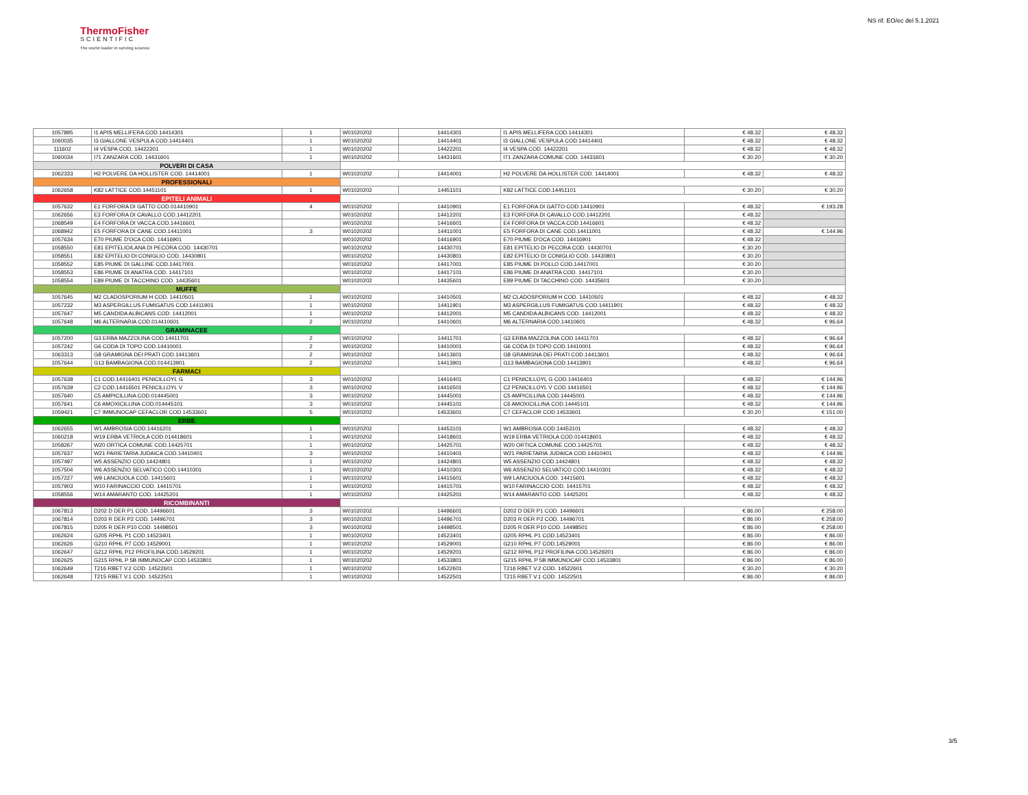ThermoFisher
SCIENTIFIC
The world leader in serving science
NS rif. EO/ec del 5.1.2021
| 1057895 | I1 APIS MELLIFERA COD.14414301 | 1 | W01020202 | 14414301 | I1 APIS MELLIFERA COD.14414301 | € 48.32 | € 48.32 |
| 1060035 | I3 GIALLONE VESPULA COD.14414401 | 1 | W01020202 | 14414401 | I3 GIALLONE VESPULA COD.14414401 | € 48.32 | € 48.32 |
| 111602 | I4 VESPA COD. 14422201 | 1 | W01020202 | 14422201 | I4 VESPA COD. 14422201 | € 48.32 | € 48.32 |
| 1060034 | I71 ZANZARA COD. 14431601 | 1 | W01020202 | 14431601 | I71 ZANZARA COMUNE COD. 14431601 | € 30.20 | € 30.20 |
| POLVERI DI CASA | | | | | | | |
| 1062333 | H2 POLVERE DA HOLLISTER COD. 14414001 | 1 | W01020202 | 14414001 | H2 POLVERE DA HOLLISTER COD. 14414001 | € 48.32 | € 48.32 |
| PROFESSIONALI | | | | | | | |
| 1062658 | K82 LATTICE COD.14451101 | 1 | W01020202 | 14451101 | K82 LATTICE COD.14451101 | € 30.20 | € 30.20 |
| EPITELI ANIMALI | | | | | | | |
| 1057632 | E1 FORFORA DI GATTO COD.014410901 | 4 | W01020202 | 14410901 | E1 FORFORA DI GATTO COD.14410901 | € 48.32 | € 193.28 |
| 1062656 | E3 FORFORA DI CAVALLO COD.14412201 | | W01020202 | 14412201 | E3 FORFORA DI CAVALLO COD.14412201 | € 48.32 | |
| 1068549 | E4 FORFORA DI VACCA COD.14416601 | | W01020202 | 14416601 | E4 FORFORA DI VACCA COD.14416601 | € 48.32 | |
| 1068942 | E5 FORFORA DI CANE COD.14411001 | 3 | W01020202 | 14411001 | E5 FORFORA DI CANE COD.14411001 | € 48.32 | € 144.96 |
| 1057634 | E70 PIUME D'OCA COD. 14416901 | | W01020202 | 14416901 | E70 PIUME D'OCA COD. 14416901 | € 48.32 | |
| 1058550 | E81 EPITELIO/LANA DI PECORA COD. 14430701 | | W01020202 | 14430701 | E81 EPITELIO DI PECORA COD. 14430701 | € 30.20 | |
| 1058551 | E82 EPITELIO DI CONIGLIO COD. 14430801 | | W01020202 | 14430801 | E82 EPITELIO DI CONIGLIO COD. 14430801 | € 30.20 | |
| 1058552 | E85 PIUME DI GALLINE COD.14417001 | | W01020202 | 14417001 | E85 PIUME DI POLLO COD.14417001 | € 30.20 | |
| 1058553 | E86 PIUME DI ANATRA COD. 14417101 | | W01020202 | 14417101 | E86 PIUME DI ANATRA COD. 14417101 | € 30.20 | |
| 1058554 | E89 PIUME DI TACCHINO COD. 14435601 | | W01020202 | 14435601 | E89 PIUME DI TACCHINO COD. 14435601 | € 30.20 | |
| MUFFE | | | | | | | |
| 1057645 | M2 CLADOSPORIUM H COD. 14410501 | 1 | W01020202 | 14410501 | M2 CLADOSPORIUM H COD. 14410501 | € 48.32 | € 48.32 |
| 1057232 | M3 ASPERGILLUS FUMIGATUS COD.14411901 | 1 | W01020202 | 14411901 | M3 ASPERGILLUS FUMIGATUS COD.14411901 | € 48.32 | € 48.32 |
| 1057647 | M5 CANDIDA ALBICANS COD. 14412001 | 1 | W01020202 | 14412001 | M5 CANDIDA ALBICANS COD. 14412001 | € 48.32 | € 48.32 |
| 1057648 | M6 ALTERNARIA COD.014410601 | 2 | W01020202 | 14410601 | M6 ALTERNARIA COD.14410601 | € 48.32 | € 96.64 |
| GRAMINACEE | | | | | | | |
| 1057200 | G3 ERBA MAZZOLINA COD.14411701 | 2 | W01020202 | 14411701 | G3 ERBA MAZZOLINA COD.14411701 | € 48.32 | € 96.64 |
| 1057242 | G6 CODA DI TOPO COD.14410001 | 2 | W01020202 | 14410001 | G6 CODA DI TOPO COD.14410001 | € 48.32 | € 96.64 |
| 1063313 | G8 GRAMIGNA DEI PRATI COD.14413601 | 2 | W01020202 | 14413601 | G8 GRAMIGNA DEI PRATI COD.14413601 | € 48.32 | € 96.64 |
| 1057644 | G13 BAMBAGIONA COD.014413901 | 2 | W01020202 | 14413901 | G13 BAMBAGIONA COD.14413901 | € 48.32 | € 96.64 |
| FARMACI | | | | | | | |
| 1057638 | C1 COD.14416401 PENICILLOYL G | 3 | W01020202 | 14416401 | C1 PENICILLOYL G COD.14416401 | € 48.32 | € 144.96 |
| 1057639 | C2 COD.14416501 PENICILLOYL V | 3 | W01020202 | 14416501 | C2 PENICILLOYL V COD.14416501 | € 48.32 | € 144.96 |
| 1057640 | C5 AMPICILLINA COD.014445001 | 3 | W01020202 | 14445001 | C5 AMPICILLINA COD.14445001 | € 48.32 | € 144.96 |
| 1057641 | C6 AMOXICILLINA COD.014445101 | 3 | W01020202 | 14445101 | C6 AMOXICILLINA COD.14445101 | € 48.32 | € 144.96 |
| 1059421 | C7 IMMUNOCAP CEFACLOR COD.14533601 | 5 | W01020202 | 14533601 | C7 CEFACLOR COD.14533601 | € 30.20 | € 151.00 |
| ERBE | | | | | | | |
| 1062655 | W1 AMBROSIA COD.14416201 | 1 | W01020202 | 14453101 | W1 AMBROSIA COD.14453101 | € 48.32 | € 48.32 |
| 1060218 | W19 ERBA VETRIOLA COD.014418601 | 1 | W01020202 | 14418601 | W19 ERBA VETRIOLA COD.014418601 | € 48.32 | € 48.32 |
| 1058267 | W20 ORTICA COMUNE COD.14425701 | 1 | W01020202 | 14425701 | W20 ORTICA COMUNE COD.14425701 | € 48.32 | € 48.32 |
| 1057637 | W21 PARIETARIA JUDAICA COD.14410401 | 3 | W01020202 | 14410401 | W21 PARIETARIA JUDAICA COD.14410401 | € 48.32 | € 144.96 |
| 1057497 | W5 ASSENZIO COD.14424801 | 1 | W01020202 | 14424801 | W5 ASSENZIO COD.14424801 | € 48.32 | € 48.32 |
| 1057504 | W6 ASSENZIO SELVATICO COD.14410301 | 1 | W01020202 | 14410301 | W6 ASSENZIO SELVATICO COD.14410301 | € 48.32 | € 48.32 |
| 1057227 | W9 LANCIUOLA COD. 14415601 | 1 | W01020202 | 14415601 | W9 LANCIUOLA COD. 14415601 | € 48.32 | € 48.32 |
| 1057903 | W10 FARINACCIO COD. 14415701 | 1 | W01020202 | 14415701 | W10 FARINACCIO COD. 14415701 | € 48.32 | € 48.32 |
| 1058556 | W14 AMARANTO COD. 14425201 | 1 | W01020202 | 14425201 | W14 AMARANTO COD. 14425201 | € 48.32 | € 48.32 |
| RICOMBINANTI | | | | | | | |
| 1067813 | D202 D DER P1 COD. 14496601 | 3 | W01020202 | 14496601 | D202 D DER P1 COD. 14496601 | € 86.00 | € 258.00 |
| 1067814 | D203 R DER P2 COD. 14496701 | 3 | W01020202 | 14496701 | D203 R DER P2 COD. 14496701 | € 86.00 | € 258.00 |
| 1067815 | D205 R DER P10 COD. 14498501 | 3 | W01020202 | 14498501 | D205 R DER P10 COD. 14498501 | € 86.00 | € 258.00 |
| 1062624 | G205 RPHL P1 COD.14523401 | 1 | W01020202 | 14523401 | G205 RPHL P1 COD.14523401 | € 86.00 | € 86.00 |
| 1062626 | G210 RPHL P7 COD.14529001 | 1 | W01020202 | 14529001 | G210 RPHL P7 COD.14529001 | € 86.00 | € 86.00 |
| 1062647 | G212 RPHL P12 PROFILINA COD.14529201 | 1 | W01020202 | 14529201 | G212 RPHL P12 PROFILINA COD.14529201 | € 86.00 | € 86.00 |
| 1062625 | G215 RPHL P 5B IMMUNOCAP COD.14533801 | 1 | W01020202 | 14533801 | G215 RPHL P 5B IMMUNOCAP COD.14533801 | € 86.00 | € 86.00 |
| 1062649 | T216 RBET V.2 COD. 14522601 | 1 | W01020202 | 14522601 | T216 RBET V.2 COD. 14522601 | € 30.20 | € 30.20 |
| 1062648 | T215 RBET V.1 COD. 14522501 | 1 | W01020202 | 14522501 | T215 RBET V.1 COD. 14522501 | € 86.00 | € 86.00 |
3/5